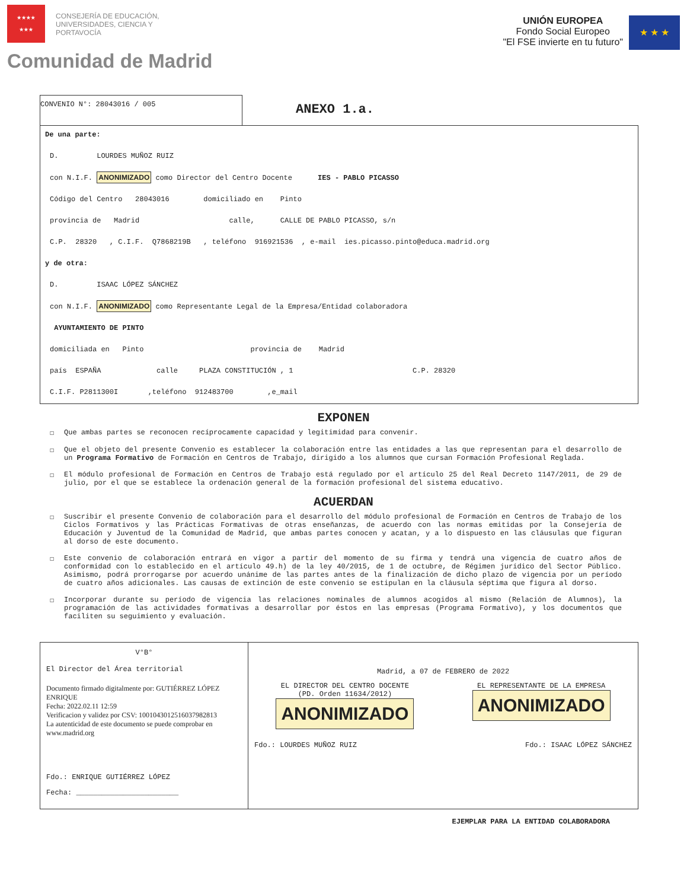★★★★
★★★
CONSEJERÍA DE EDUCACIÓN,
UNIVERSIDADES, CIENCIA Y
PORTAVOCÍA
UNIÓN EUROPEA
Fondo Social Europeo
"El FSE invierte en tu futuro"
★ ★ ★
Comunidad de Madrid
CONVENIO N°: 28043016 / 005
ANEXO 1.a.
De una parte:
D. LOURDES MUÑOZ RUIZ
con N.I.F. ANONIMIZADO como Director del Centro Docente IES - PABLO PICASSO
Código del Centro 28043016 domiciliado en Pinto
provincia de Madrid calle, CALLE DE PABLO PICASSO, s/n
C.P. 28320 , C.I.F. Q7868219B , teléfono 916921536 , e-mail ies.picasso.pinto@educa.madrid.org
y de otra:
D. ISAAC LÓPEZ SÁNCHEZ
con N.I.F. ANONIMIZADO como Representante Legal de la Empresa/Entidad colaboradora
AYUNTAMIENTO DE PINTO
domiciliada en Pinto provincia de Madrid
país ESPAÑA calle PLAZA CONSTITUCIÓN , 1 C.P. 28320
C.I.F. P2811300I ,teléfono 912483700 ,e_mail
EXPONEN
☐ Que ambas partes se reconocen recíprocamente capacidad y legitimidad para convenir.
☐ Que el objeto del presente Convenio es establecer la colaboración entre las entidades a las que representan para el desarrollo de un Programa Formativo de Formación en Centros de Trabajo, dirigido a los alumnos que cursan Formación Profesional Reglada.
☐ El módulo profesional de Formación en Centros de Trabajo está regulado por el artículo 25 del Real Decreto 1147/2011, de 29 de julio, por el que se establece la ordenación general de la formación profesional del sistema educativo.
ACUERDAN
☐ Suscribir el presente Convenio de colaboración para el desarrollo del módulo profesional de Formación en Centros de Trabajo de los Ciclos Formativos y las Prácticas Formativas de otras enseñanzas, de acuerdo con las normas emitidas por la Consejería de Educación y Juventud de la Comunidad de Madrid, que ambas partes conocen y acatan, y a lo dispuesto en las cláusulas que figuran al dorso de este documento.
☐ Este convenio de colaboración entrará en vigor a partir del momento de su firma y tendrá una vigencia de cuatro años de conformidad con lo establecido en el artículo 49.h) de la ley 40/2015, de 1 de octubre, de Régimen jurídico del Sector Público. Asimismo, podrá prorrogarse por acuerdo unánime de las partes antes de la finalización de dicho plazo de vigencia por un período de cuatro años adicionales. Las causas de extinción de este convenio se estipulan en la cláusula séptima que figura al dorso.
☐ Incorporar durante su período de vigencia las relaciones nominales de alumnos acogidos al mismo (Relación de Alumnos), la programación de las actividades formativas a desarrollar por éstos en las empresas (Programa Formativo), y los documentos que faciliten su seguimiento y evaluación.
V°B°
El Director del Área territorial
Documento firmado digitalmente por: GUTIÉRREZ LÓPEZ ENRIQUE
Fecha: 2022.02.11 12:59
Verificacion y validez por CSV: 1001043012516037982813
La autenticidad de este documento se puede comprobar en www.madrid.org
Fdo.: ENRIQUE GUTIÉRREZ LÓPEZ
Fecha: ________________________
Madrid, a 07 de FEBRERO de 2022
EL DIRECTOR DEL CENTRO DOCENTE
(PD. Orden 11634/2012)
ANONIMIZADO
EL REPRESENTANTE DE LA EMPRESA
ANONIMIZADO
Fdo.: LOURDES MUÑOZ RUIZ Fdo.: ISAAC LÓPEZ SÁNCHEZ
EJEMPLAR PARA LA ENTIDAD COLABORADORA